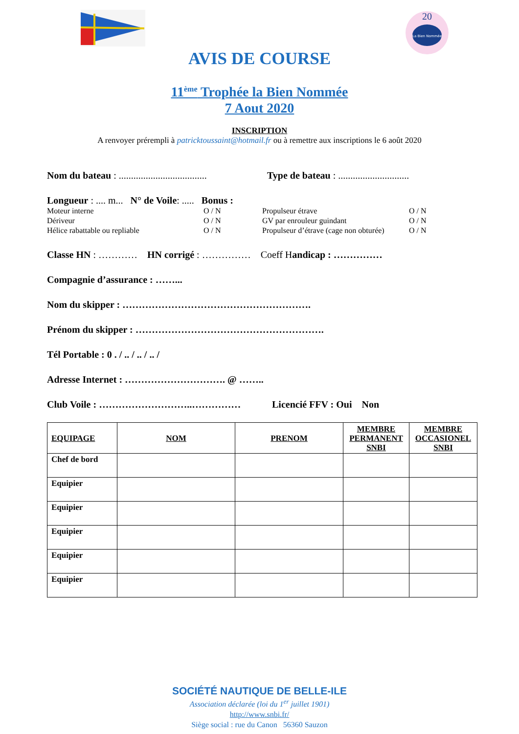La Bien Nommée
20
AVIS DE COURSE
11<sup>ème</sup> Trophée la Bien Nommée
7 Aout 2020
INSCRIPTION
A renvoyer prérempli à patricktoussaint@hotmail.fr ou à remettre aux inscriptions le 6 août 2020
Nom du bateau : .................................... Type de bateau : .............................
Longueur : .... m... N° de Voile : ..... Bonus :
Moteur interne O / N Propulseur étrave O / N Dériveur O / N GV par enrouleur guindant O / N Hélice rabattable ou repliable O / N Propulseur d’étrave (cage non obturée) O / N
Classe HN : ………… HN corrigé : …………… Coeff H andicap : ……………
Compagnie d’assurance : ……...
Nom du skipper : ………………………………………………….
Prénom du skipper : ………………………………………………….
Tél Portable : 0 . / .. / .. / .. /
Adresse Internet : …………………………. @ ……..
Club Voile : ………………………..…………… Licencié FFV : Oui Non
| EQUIPAGE | NOM | PRENOM | MEMBRE PERMANENT SNBI | MEMBRE OCCASIONEL SNBI |
| --- | --- | --- | --- | --- |
| Chef de bord | | | | |
| Equipier | | | | |
| Equipier | | | | |
| Equipier | | | | |
| Equipier | | | | |
| Equipier | | | | |
SOCIÉTÉ NAUTIQUE DE BELLE-ILE
Association déclarée (loi du 1<sup>er</sup> juillet 1901)
http://www.snbi.fr/
Siège social : rue du Canon 56360 Sauzon